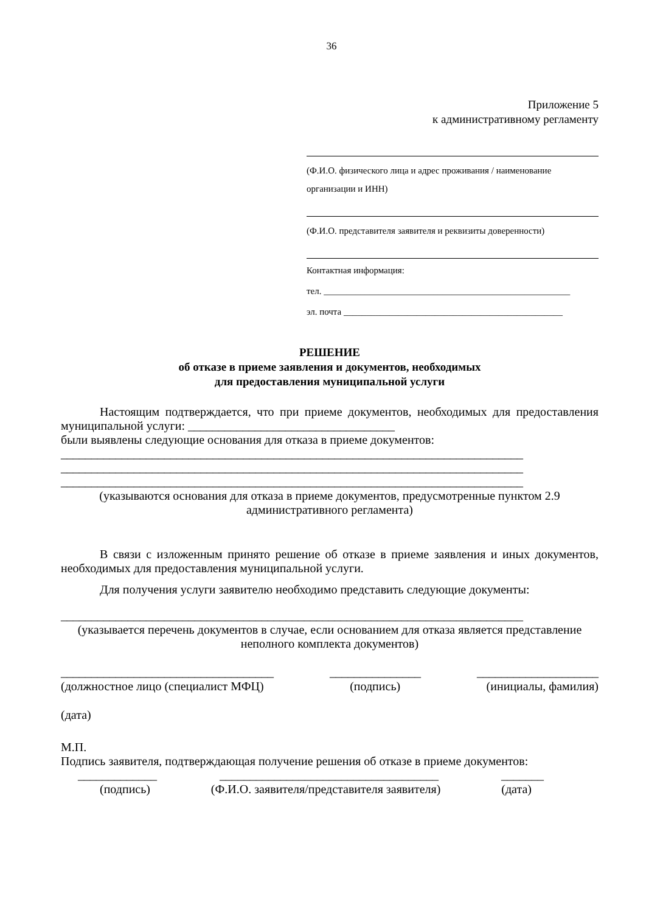36
Приложение 5
к административному регламенту
(Ф.И.О. физического лица и адрес проживания / наименование организации и ИНН)
(Ф.И.О. представителя заявителя и реквизиты доверенности)
Контактная информация:
тел. ______________________________________________________
эл. почта ________________________________________________
РЕШЕНИЕ
об отказе в приеме заявления и документов, необходимых
для предоставления муниципальной услуги
Настоящим подтверждается, что при приеме документов, необходимых для предоставления муниципальной услуги: __________________________________
были выявлены следующие основания для отказа в приеме документов:
____________________________________________________________________________
____________________________________________________________________________
____________________________________________________________________________
(указываются основания для отказа в приеме документов, предусмотренные пунктом 2.9 административного регламента)
В связи с изложенным принято решение об отказе в приеме заявления и иных документов, необходимых для предоставления муниципальной услуги.
Для получения услуги заявителю необходимо представить следующие документы:
____________________________________________________________________________
(указывается перечень документов в случае, если основанием для отказа является представление неполного комплекта документов)
___________________________________ _______________ ____________________
(должностное лицо (специалист МФЦ) (подпись) (инициалы, фамилия)
(дата)
М.П.
Подпись заявителя, подтверждающая получение решения об отказе в приеме документов:
_____________ ____________________________________ _______
(подпись) (Ф.И.О. заявителя/представителя заявителя) (дата)